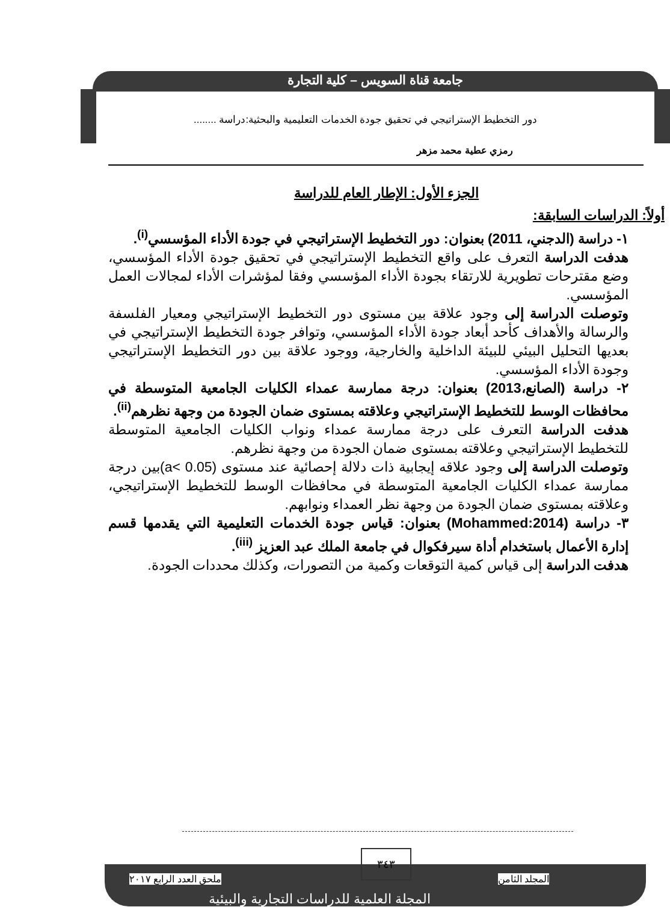جامعة قناة السويس – كلية التجارة
دور التخطيط الإستراتيجي في تحقيق جودة الخدمات التعليمية والبحثية:دراسة ........
رمزي عطية محمد مزهر
الجزء الأول: الإطار العام للدراسة
أولاً: الدراسات السابقة:
١- دراسة (الدجني، 2011) بعنوان: دور التخطيط الإستراتيجي في جودة الأداء المؤسسي<sup>(i)</sup>.
هدفت الدراسة التعرف على واقع التخطيط الإستراتيجي في تحقيق جودة الأداء المؤسسي، وضع مقترحات تطويرية للارتقاء بجودة الأداء المؤسسي وفقا لمؤشرات الأداء لمجالات العمل المؤسسي.
وتوصلت الدراسة إلى وجود علاقة بين مستوى دور التخطيط الإستراتيجي ومعيار الفلسفة والرسالة والأهداف كأحد أبعاد جودة الأداء المؤسسي، وتوافر جودة التخطيط الإستراتيجي في بعديها التحليل البيئي للبيئة الداخلية والخارجية، ووجود علاقة بين دور التخطيط الإستراتيجي وجودة الأداء المؤسسي.
٢- دراسة (الصانع،2013) بعنوان: درجة ممارسة عمداء الكليات الجامعية المتوسطة في محافظات الوسط للتخطيط الإستراتيجي وعلاقته بمستوى ضمان الجودة من وجهة نظرهم<sup>(ii)</sup>.
هدفت الدراسة التعرف على درجة ممارسة عمداء ونواب الكليات الجامعية المتوسطة للتخطيط الإستراتيجي وعلاقته بمستوى ضمان الجودة من وجهة نظرهم.
وتوصلت الدراسة إلى وجود علاقه إيجابية ذات دلالة إحصائية عند مستوى (a< 0.05)بين درجة ممارسة عمداء الكليات الجامعية المتوسطة في محافظات الوسط للتخطيط الإستراتيجي، وعلاقته بمستوى ضمان الجودة من وجهة نظر العمداء ونوابهم.
٣- دراسة (Mohammed:2014) بعنوان: قياس جودة الخدمات التعليمية التي يقدمها قسم إدارة الأعمال باستخدام أداة سيرفكوال في جامعة الملك عبد العزيز <sup>(iii)</sup>.
هدفت الدراسة إلى قياس كمية التوقعات وكمية من التصورات، وكذلك محددات الجودة.
٣٤٣
المجلد الثامن ملحق العدد الرابع ٢٠١٧
المجلة العلمية للدراسات التجارية والبيئية